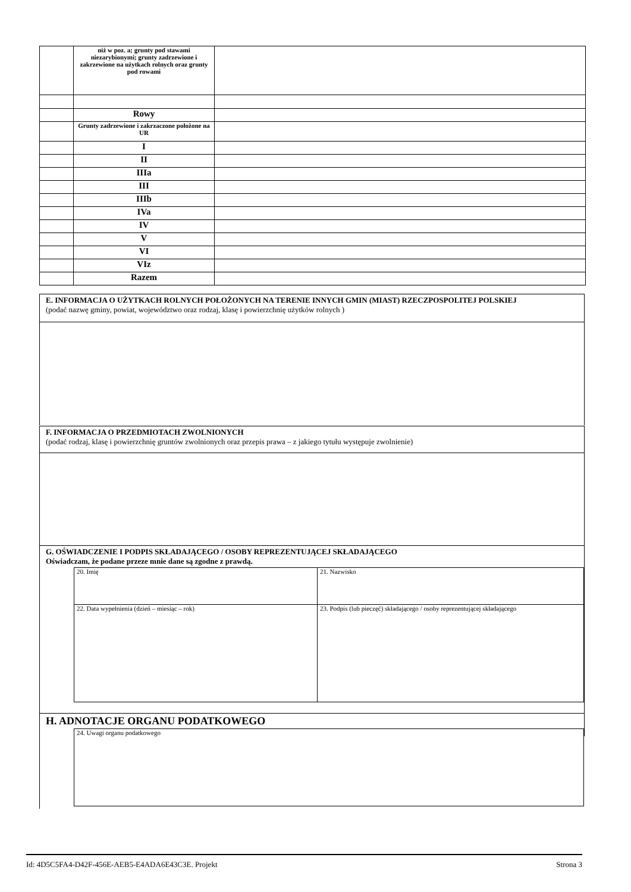| | niż w poz. a; grunty pod stawami niezarybionymi; grunty zadrzewione i zakrzewione na użytkach rolnych oraz grunty pod rowami | |
| | Rowy | |
| | Grunty zadrzewione i zakrzaczone położone na UR | |
| | I | |
| | II | |
| | IIIa | |
| | III | |
| | IIIb | |
| | IVa | |
| | IV | |
| | V | |
| | VI | |
| | VIz | |
| | Razem | |
E. INFORMACJA O UŻYTKACH ROLNYCH POŁOŻONYCH NA TERENIE INNYCH GMIN (MIAST) RZECZPOSPOLITEJ POLSKIEJ
(podać nazwę gminy, powiat, województwo oraz rodzaj, klasę i powierzchnię użytków rolnych )
F. INFORMACJA O PRZEDMIOTACH ZWOLNIONYCH
(podać rodzaj, klasę i powierzchnię gruntów zwolnionych oraz przepis prawa – z jakiego tytułu występuje zwolnienie)
G. OŚWIADCZENIE I PODPIS SKŁADAJĄCEGO / OSOBY REPREZENTUJĄCEJ SKŁADAJĄCEGO
Oświadczam, że podane przeze mnie dane są zgodne z prawdą.
| 20. Imię | 21. Nazwisko |
| 22. Data wypełnienia (dzień – miesiąc – rok) | 23. Podpis (lub pieczęć) składającego / osoby reprezentującej składającego |
H. ADNOTACJE ORGANU PODATKOWEGO
| 24. Uwagi organu podatkowego |
Id: 4D5C5FA4-D42F-456E-AEB5-E4ADA6E43C3E. Projekt Strona 3